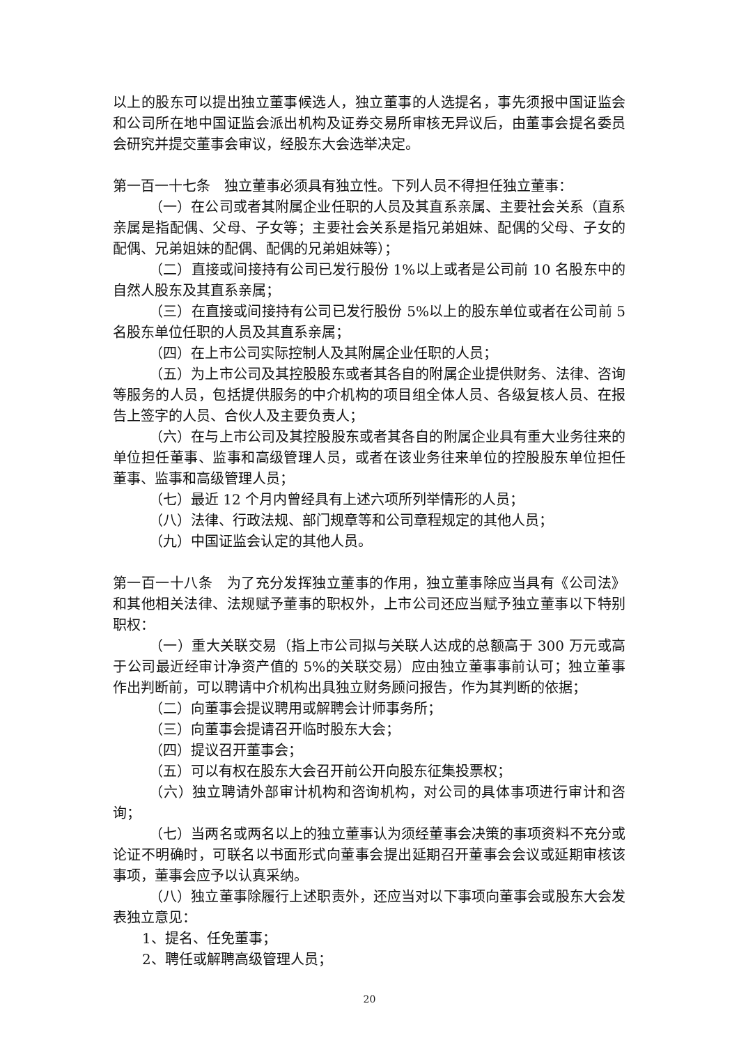以上的股东可以提出独立董事候选人，独立董事的人选提名，事先须报中国证监会和公司所在地中国证监会派出机构及证券交易所审核无异议后，由董事会提名委员会研究并提交董事会审议，经股东大会选举决定。
第一百一十七条　独立董事必须具有独立性。下列人员不得担任独立董事：
（一）在公司或者其附属企业任职的人员及其直系亲属、主要社会关系（直系亲属是指配偶、父母、子女等；主要社会关系是指兄弟姐妹、配偶的父母、子女的配偶、兄弟姐妹的配偶、配偶的兄弟姐妹等）；
（二）直接或间接持有公司已发行股份 1%以上或者是公司前 10 名股东中的自然人股东及其直系亲属；
（三）在直接或间接持有公司已发行股份 5%以上的股东单位或者在公司前 5 名股东单位任职的人员及其直系亲属；
（四）在上市公司实际控制人及其附属企业任职的人员；
（五）为上市公司及其控股股东或者其各自的附属企业提供财务、法律、咨询等服务的人员，包括提供服务的中介机构的项目组全体人员、各级复核人员、在报告上签字的人员、合伙人及主要负责人；
（六）在与上市公司及其控股股东或者其各自的附属企业具有重大业务往来的单位担任董事、监事和高级管理人员，或者在该业务往来单位的控股股东单位担任董事、监事和高级管理人员；
（七）最近 12 个月内曾经具有上述六项所列举情形的人员；
（八）法律、行政法规、部门规章等和公司章程规定的其他人员；
（九）中国证监会认定的其他人员。
第一百一十八条　为了充分发挥独立董事的作用，独立董事除应当具有《公司法》和其他相关法律、法规赋予董事的职权外，上市公司还应当赋予独立董事以下特别职权：
（一）重大关联交易（指上市公司拟与关联人达成的总额高于 300 万元或高于公司最近经审计净资产值的 5%的关联交易）应由独立董事事前认可；独立董事作出判断前，可以聘请中介机构出具独立财务顾问报告，作为其判断的依据；
（二）向董事会提议聘用或解聘会计师事务所；
（三）向董事会提请召开临时股东大会；
（四）提议召开董事会；
（五）可以有权在股东大会召开前公开向股东征集投票权；
（六）独立聘请外部审计机构和咨询机构，对公司的具体事项进行审计和咨询；
（七）当两名或两名以上的独立董事认为须经董事会决策的事项资料不充分或论证不明确时，可联名以书面形式向董事会提出延期召开董事会会议或延期审核该事项，董事会应予以认真采纳。
（八）独立董事除履行上述职责外，还应当对以下事项向董事会或股东大会发表独立意见：
1、提名、任免董事；
2、聘任或解聘高级管理人员；
20